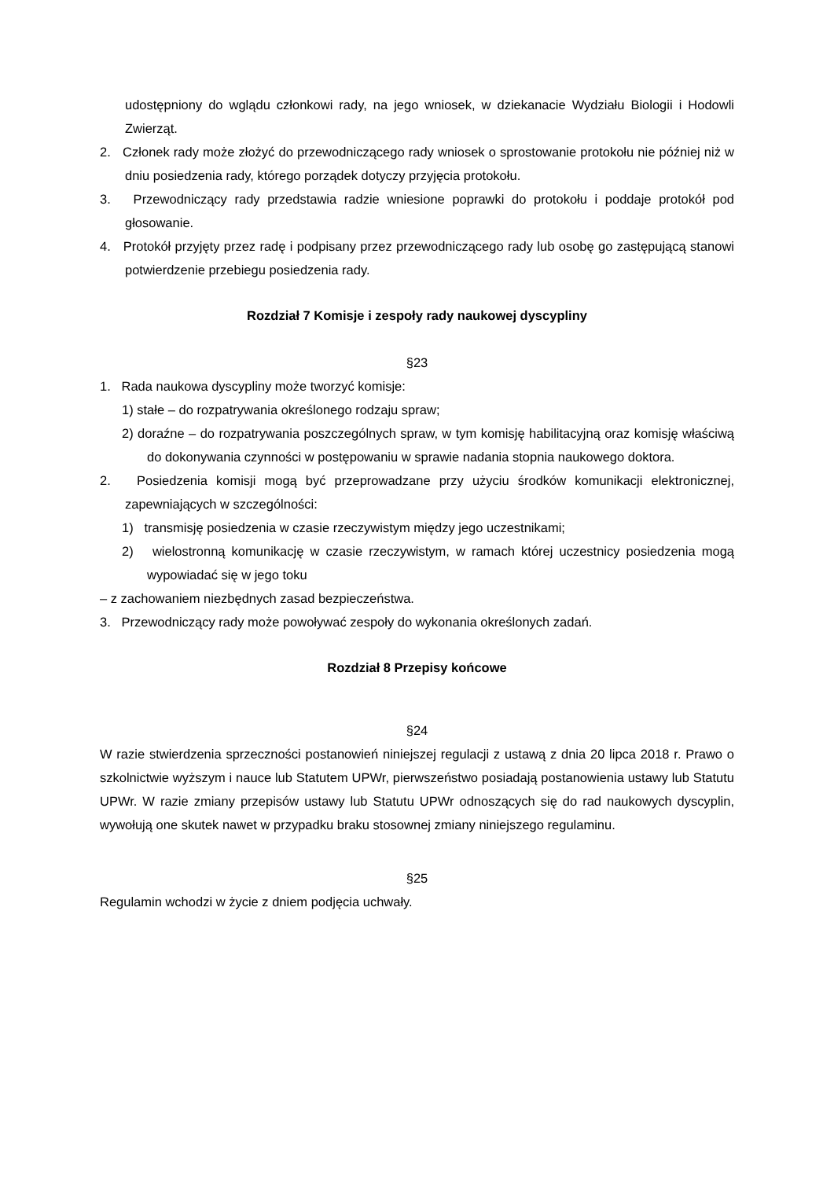udostępniony do wglądu członkowi rady, na jego wniosek, w dziekanacie Wydziału Biologii i Hodowli Zwierząt.
2. Członek rady może złożyć do przewodniczącego rady wniosek o sprostowanie protokołu nie później niż w dniu posiedzenia rady, którego porządek dotyczy przyjęcia protokołu.
3. Przewodniczący rady przedstawia radzie wniesione poprawki do protokołu i poddaje protokół pod głosowanie.
4. Protokół przyjęty przez radę i podpisany przez przewodniczącego rady lub osobę go zastępującą stanowi potwierdzenie przebiegu posiedzenia rady.
Rozdział 7 Komisje i zespoły rady naukowej dyscypliny
§23
1. Rada naukowa dyscypliny może tworzyć komisje:
1) stałe – do rozpatrywania określonego rodzaju spraw;
2) doraźne – do rozpatrywania poszczególnych spraw, w tym komisję habilitacyjną oraz komisję właściwą do dokonywania czynności w postępowaniu w sprawie nadania stopnia naukowego doktora.
2. Posiedzenia komisji mogą być przeprowadzane przy użyciu środków komunikacji elektronicznej, zapewniających w szczególności:
1) transmisję posiedzenia w czasie rzeczywistym między jego uczestnikami;
2) wielostronną komunikację w czasie rzeczywistym, w ramach której uczestnicy posiedzenia mogą wypowiadać się w jego toku
– z zachowaniem niezbędnych zasad bezpieczeństwa.
3. Przewodniczący rady może powoływać zespoły do wykonania określonych zadań.
Rozdział 8 Przepisy końcowe
§24
W razie stwierdzenia sprzeczności postanowień niniejszej regulacji z ustawą z dnia 20 lipca 2018 r. Prawo o szkolnictwie wyższym i nauce lub Statutem UPWr, pierwszeństwo posiadają postanowienia ustawy lub Statutu UPWr. W razie zmiany przepisów ustawy lub Statutu UPWr odnoszących się do rad naukowych dyscyplin, wywołują one skutek nawet w przypadku braku stosownej zmiany niniejszego regulaminu.
§25
Regulamin wchodzi w życie z dniem podjęcia uchwały.